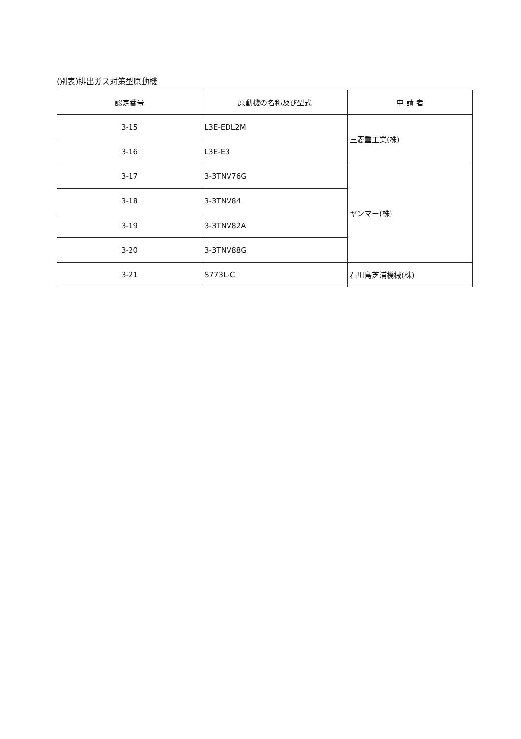(別表)排出ガス対策型原動機
| 認定番号 | 原動機の名称及び型式 | 申 請 者 |
| --- | --- | --- |
| 3-15 | L3E-EDL2M | 三菱重工業(株) |
| 3-16 | L3E-E3 | |
| 3-17 | 3-3TNV76G | ヤンマー(株) |
| 3-18 | 3-3TNV84 | |
| 3-19 | 3-3TNV82A | |
| 3-20 | 3-3TNV88G | |
| 3-21 | S773L-C | 石川島芝浦機械(株) |